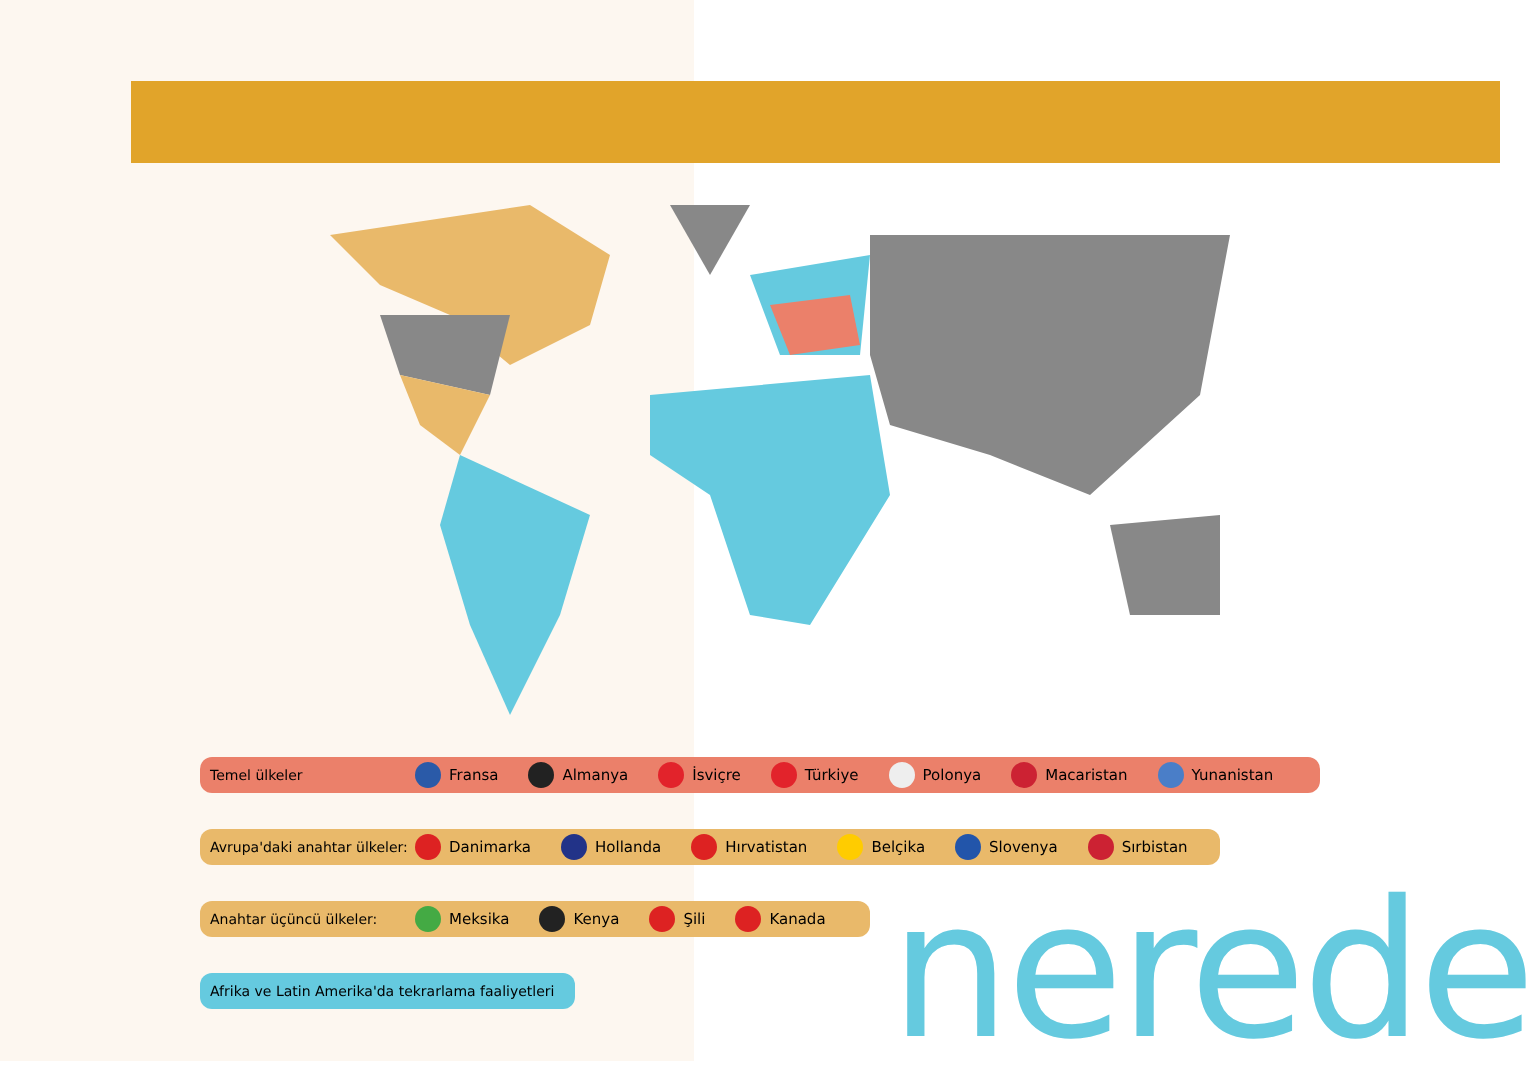Temel ülkeler Fransa Almanya İsviçre Türkiye Polonya Macaristan Yunanistan
Avrupa'daki anahtar ülkeler: Danimarka Hollanda Hırvatistan Belçika Slovenya Sırbistan
Anahtar üçüncü ülkeler: Meksika Kenya Şili Kanada
Afrika ve Latin Amerika'da tekrarlama faaliyetleri
nerede